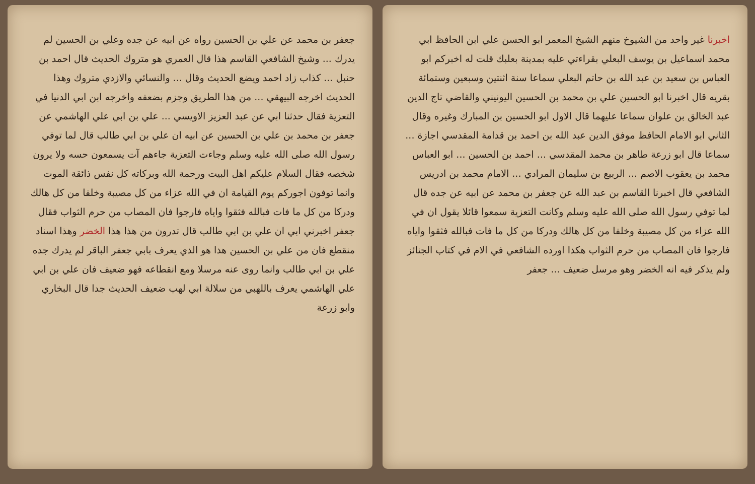اخبرنا غير واحد من الشيوخ منهم الشيخ المعمر ابو الحسن علي ابن الحافظ ابي محمد اسماعيل بن يوسف البعلي بقراءتي عليه بمدينة بعلبك قلت له اخبركم ابو العباس بن سعيد بن عبد الله بن حاتم البعلي سماعا سنة اثنتين وسبعين وستمائة بقريه قال اخبرنا ابو الحسين علي بن محمد بن الحسين اليونيني والقاضي تاج الدين عبد الخالق بن علوان سماعا عليهما قال الاول ابو الحسين بن المبارك وغيره وقال الثاني ابو الامام الحافظ موفق الدين عبد الله بن احمد بن قدامة المقدسي اجازة ... سماعا قال ابو زرعة طاهر بن محمد المقدسي ... احمد بن الحسين ... ابو العباس محمد بن يعقوب الاصم ... الربيع بن سليمان المرادي ... الامام محمد بن ادريس الشافعي قال اخبرنا القاسم بن عبد الله عن جعفر بن محمد عن ابيه عن جده قال لما توفي رسول الله صلى الله عليه وسلم وكانت التعزية سمعوا قائلا يقول ان في الله عزاء من كل مصيبة وخلفا من كل هالك ودركا من كل ما فات فبالله فثقوا واياه فارجوا فان المصاب من حرم الثواب هكذا اورده الشافعي في الام في كتاب الجنائز ولم يذكر فيه انه الخضر وهو مرسل ضعيف ... جعفر
جعفر بن محمد عن علي بن الحسين رواه عن ابيه عن جده وعلي بن الحسين لم يدرك ... وشيخ الشافعي القاسم هذا قال العمري هو متروك الحديث قال احمد بن حنبل ... كذاب زاد احمد ويضع الحديث وقال ... والنسائي والازدي متروك وهذا الحديث اخرجه البيهقي ... من هذا الطريق وجزم بضعفه واخرجه ابن ابي الدنيا في التعزية فقال حدثنا ابي عن عبد العزيز الاويسي ... علي بن ابي علي الهاشمي عن جعفر بن محمد بن علي بن الحسين عن ابيه ان علي بن ابي طالب قال لما توفي رسول الله صلى الله عليه وسلم وجاءت التعزية جاءهم آت يسمعون حسه ولا يرون شخصه فقال السلام عليكم اهل البيت ورحمة الله وبركاته كل نفس ذائقة الموت وانما توفون اجوركم يوم القيامة ان في الله عزاء من كل مصيبة وخلفا من كل هالك ودركا من كل ما فات فبالله فثقوا واياه فارجوا فان المصاب من حرم الثواب فقال جعفر اخبرني ابي ان علي بن ابي طالب قال تدرون من هذا هذا الخضر وهذا اسناد منقطع فان من علي بن الحسين هذا هو الذي يعرف بابي جعفر الباقر لم يدرك جده علي بن ابي طالب وانما روى عنه مرسلا ومع انقطاعه فهو ضعيف فان علي بن ابي علي الهاشمي يعرف باللهبي من سلالة ابي لهب ضعيف الحديث جدا قال البخاري وابو زرعة